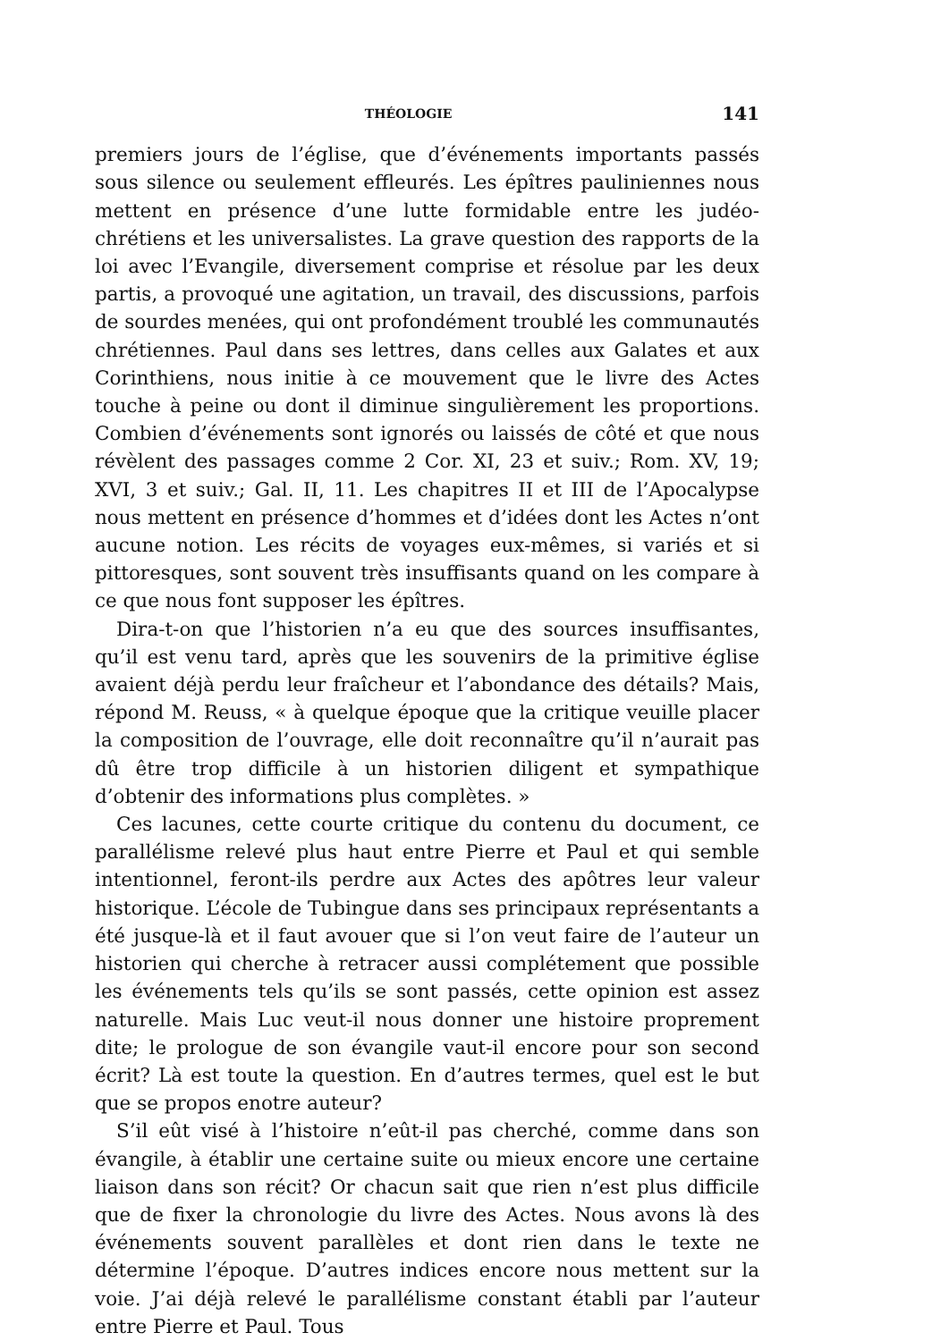THÉOLOGIE 141
premiers jours de l’église, que d’événements importants passés sous silence ou seulement effleurés. Les épîtres pauliniennes nous mettent en présence d’une lutte formidable entre les judéo-chrétiens et les universalistes. La grave question des rapports de la loi avec l’Evangile, diversement comprise et résolue par les deux partis, a provoqué une agitation, un travail, des discussions, parfois de sourdes menées, qui ont profondément troublé les communautés chrétiennes. Paul dans ses lettres, dans celles aux Galates et aux Corinthiens, nous initie à ce mouvement que le livre des Actes touche à peine ou dont il diminue singulièrement les proportions. Combien d’événements sont ignorés ou laissés de côté et que nous révèlent des passages comme 2 Cor. XI, 23 et suiv.; Rom. XV, 19; XVI, 3 et suiv.; Gal. II, 11. Les chapitres II et III de l’Apocalypse nous mettent en présence d’hommes et d’idées dont les Actes n’ont aucune notion. Les récits de voyages eux-mêmes, si variés et si pittoresques, sont souvent très insuffisants quand on les compare à ce que nous font supposer les épîtres.
Dira-t-on que l’historien n’a eu que des sources insuffisantes, qu’il est venu tard, après que les souvenirs de la primitive église avaient déjà perdu leur fraîcheur et l’abondance des détails? Mais, répond M. Reuss, « à quelque époque que la critique veuille placer la composition de l’ouvrage, elle doit reconnaître qu’il n’aurait pas dû être trop difficile à un historien diligent et sympathique d’obtenir des informations plus complètes. »
Ces lacunes, cette courte critique du contenu du document, ce parallélisme relevé plus haut entre Pierre et Paul et qui semble intentionnel, feront-ils perdre aux Actes des apôtres leur valeur historique. L’école de Tubingue dans ses principaux représentants a été jusque-là et il faut avouer que si l’on veut faire de l’auteur un historien qui cherche à retracer aussi complétement que possible les événements tels qu’ils se sont passés, cette opinion est assez naturelle. Mais Luc veut-il nous donner une histoire proprement dite; le prologue de son évangile vaut-il encore pour son second écrit? Là est toute la question. En d’autres termes, quel est le but que se propos enotre auteur?
S’il eût visé à l’histoire n’eût-il pas cherché, comme dans son évangile, à établir une certaine suite ou mieux encore une certaine liaison dans son récit? Or chacun sait que rien n’est plus difficile que de fixer la chronologie du livre des Actes. Nous avons là des événements souvent parallèles et dont rien dans le texte ne détermine l’époque. D’autres indices encore nous mettent sur la voie. J’ai déjà relevé le parallélisme constant établi par l’auteur entre Pierre et Paul. Tous